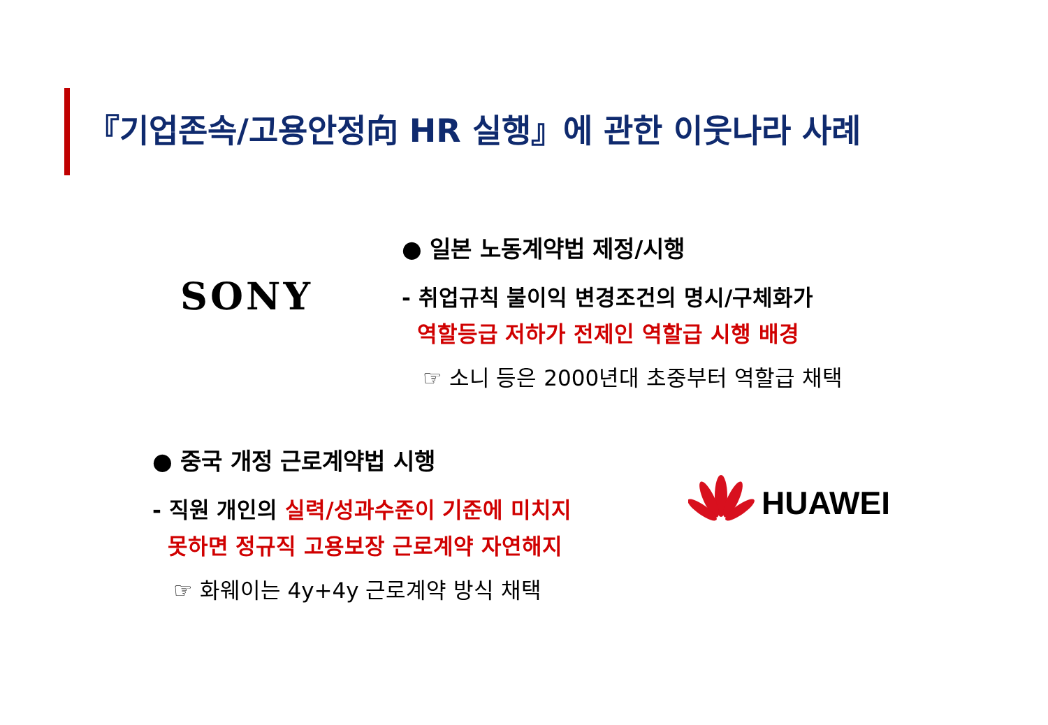『기업존속/고용안정向 HR 실행』에 관한 이웃나라 사례
SONY
● 일본 노동계약법 제정/시행
- 취업규칙 불이익 변경조건의 명시/구체화가
역할등급 저하가 전제인 역할급 시행 배경
☞ 소니 등은 2000년대 초중부터 역할급 채택
● 중국 개정 근로계약법 시행
- 직원 개인의 실력/성과수준이 기준에 미치지
못하면 정규직 고용보장 근로계약 자연해지
☞ 화웨이는 4y+4y 근로계약 방식 채택
HUAWEI